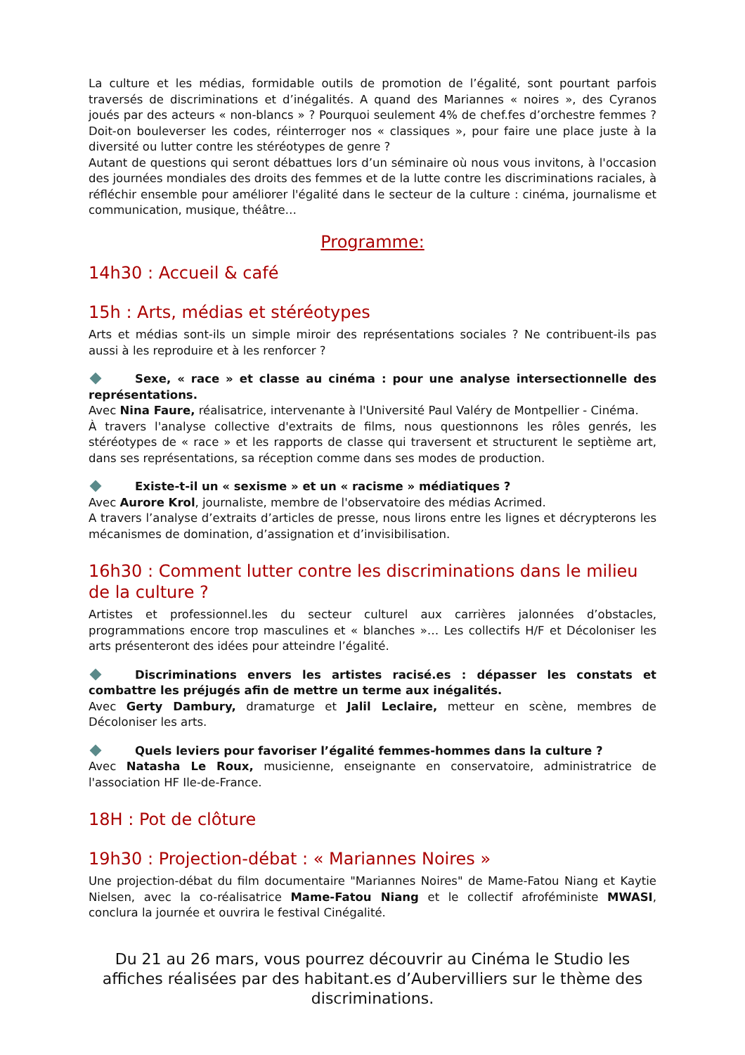La culture et les médias, formidable outils de promotion de l’égalité, sont pourtant parfois traversés de discriminations et d’inégalités. A quand des Mariannes « noires », des Cyranos joués par des acteurs « non-blancs » ? Pourquoi seulement 4% de chef.fes d’orchestre femmes ? Doit-on bouleverser les codes, réinterroger nos « classiques », pour faire une place juste à la diversité ou lutter contre les stéréotypes de genre ?
Autant de questions qui seront débattues lors d’un séminaire où nous vous invitons, à l'occasion des journées mondiales des droits des femmes et de la lutte contre les discriminations raciales, à réfléchir ensemble pour améliorer l'égalité dans le secteur de la culture : cinéma, journalisme et communication, musique, théâtre…
Programme:
14h30 : Accueil & café
15h : Arts, médias et stéréotypes
Arts et médias sont-ils un simple miroir des représentations sociales ? Ne contribuent-ils pas aussi à les reproduire et à les renforcer ?
Sexe, « race » et classe au cinéma : pour une analyse intersectionnelle des représentations.
Avec Nina Faure, réalisatrice, intervenante à l'Université Paul Valéry de Montpellier - Cinéma.
À travers l'analyse collective d'extraits de films, nous questionnons les rôles genrés, les stéréotypes de « race » et les rapports de classe qui traversent et structurent le septième art, dans ses représentations, sa réception comme dans ses modes de production.
Existe-t-il un « sexisme » et un « racisme » médiatiques ?
Avec Aurore Krol, journaliste, membre de l'observatoire des médias Acrimed.
A travers l’analyse d’extraits d’articles de presse, nous lirons entre les lignes et décrypterons les mécanismes de domination, d’assignation et d’invisibilisation.
16h30 : Comment lutter contre les discriminations dans le milieu de la culture ?
Artistes et professionnel.les du secteur culturel aux carrières jalonnées d’obstacles, programmations encore trop masculines et « blanches »… Les collectifs H/F et Décoloniser les arts présenteront des idées pour atteindre l’égalité.
Discriminations envers les artistes racisé.es : dépasser les constats et combattre les préjugés afin de mettre un terme aux inégalités.
Avec Gerty Dambury, dramaturge et Jalil Leclaire, metteur en scène, membres de Décoloniser les arts.
Quels leviers pour favoriser l’égalité femmes-hommes dans la culture ?
Avec Natasha Le Roux, musicienne, enseignante en conservatoire, administratrice de l'association HF Ile-de-France.
18H : Pot de clôture
19h30 : Projection-débat : « Mariannes Noires »
Une projection-débat du film documentaire "Mariannes Noires" de Mame-Fatou Niang et Kaytie Nielsen, avec la co-réalisatrice Mame-Fatou Niang et le collectif afroféministe MWASI, conclura la journée et ouvrira le festival Cinégalité.
Du 21 au 26 mars, vous pourrez découvrir au Cinéma le Studio les affiches réalisées par des habitant.es d’Aubervilliers sur le thème des discriminations.